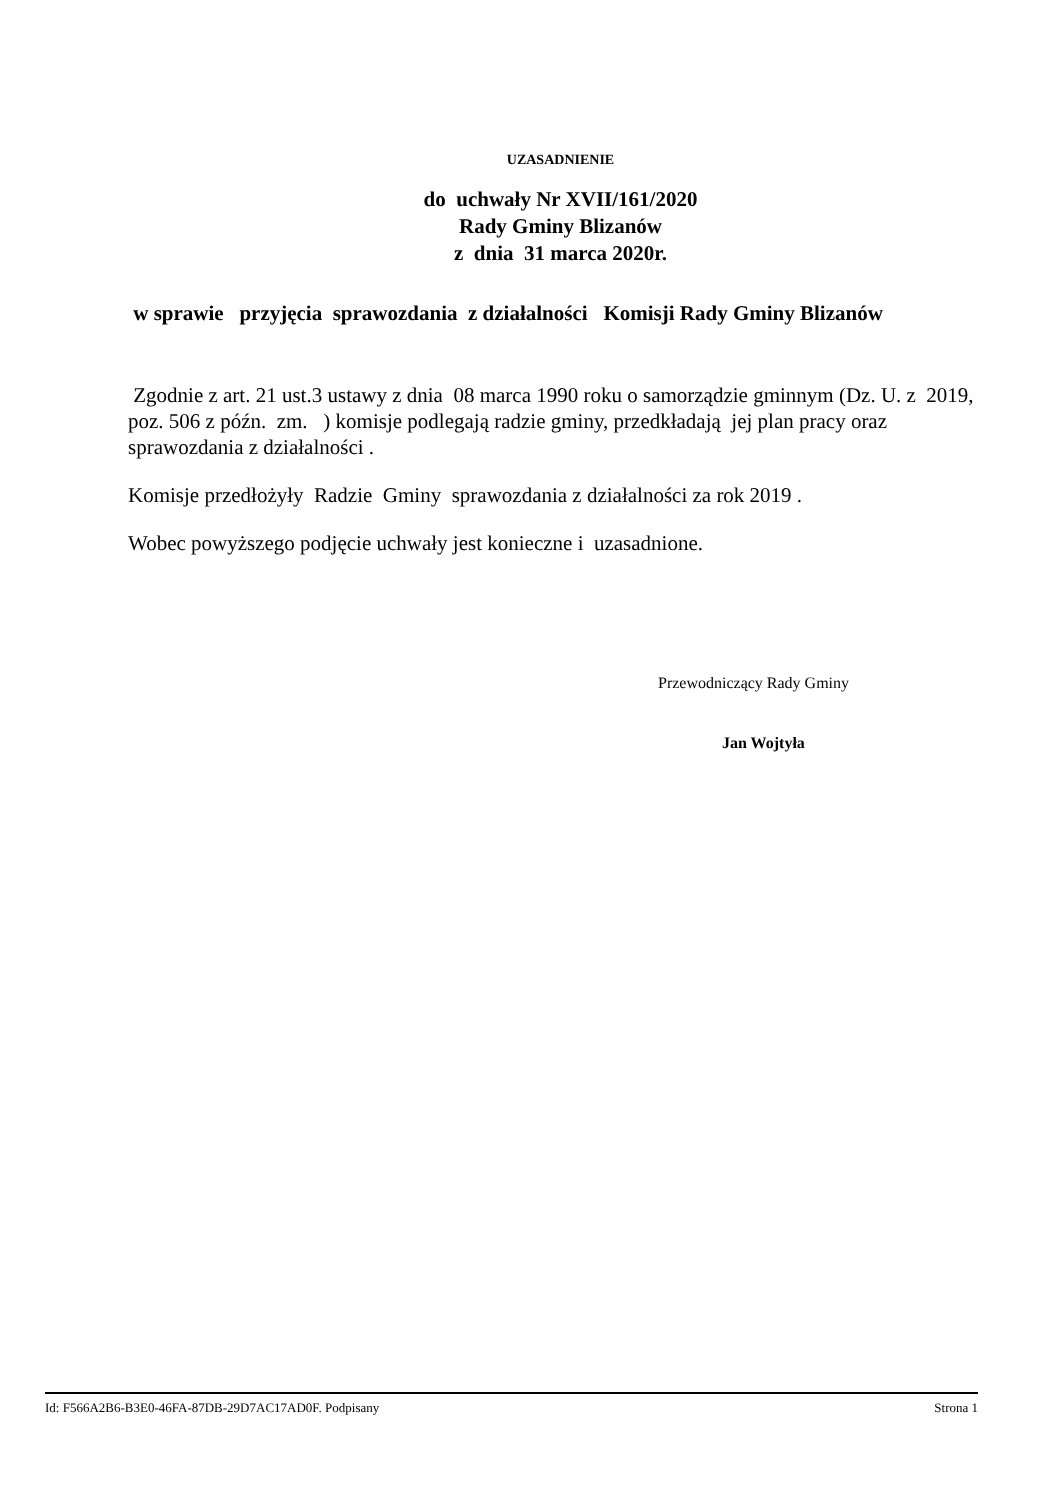UZASADNIENIE
do uchwały Nr XVII/161/2020
Rady Gminy Blizanów
z dnia 31 marca 2020r.
w sprawie przyjęcia sprawozdania z działalności Komisji Rady Gminy Blizanów
Zgodnie z art. 21 ust.3 ustawy z dnia 08 marca 1990 roku o samorządzie gminnym (Dz. U. z 2019, poz. 506 z późn. zm. ) komisje podlegają radzie gminy, przedkładają jej plan pracy oraz sprawozdania z działalności .
Komisje przedłożyły Radzie Gminy sprawozdania z działalności za rok 2019 .
Wobec powyższego podjęcie uchwały jest konieczne i uzasadnione.
Przewodniczący Rady Gminy
Jan Wojtyła
Id: F566A2B6-B3E0-46FA-87DB-29D7AC17AD0F. Podpisany Strona 1